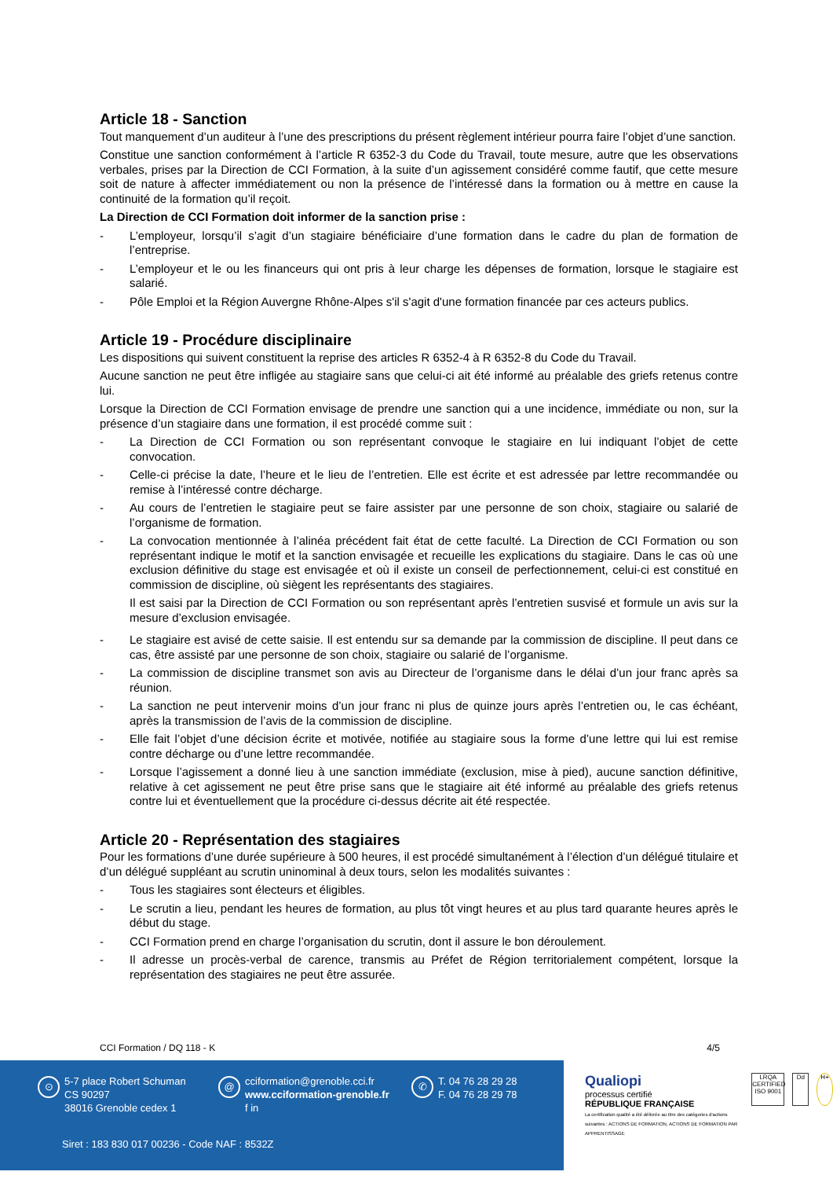Article 18 - Sanction
Tout manquement d’un auditeur à l’une des prescriptions du présent règlement intérieur pourra faire l’objet d’une sanction.
Constitue une sanction conformément à l’article R 6352-3 du Code du Travail, toute mesure, autre que les observations verbales, prises par la Direction de CCI Formation, à la suite d’un agissement considéré comme fautif, que cette mesure soit de nature à affecter immédiatement ou non la présence de l’intéressé dans la formation ou à mettre en cause la continuité de la formation qu’il reçoit.
La Direction de CCI Formation doit informer de la sanction prise :
- L’employeur, lorsqu’il s’agit d’un stagiaire bénéficiaire d’une formation dans le cadre du plan de formation de l’entreprise.
- L’employeur et le ou les financeurs qui ont pris à leur charge les dépenses de formation, lorsque le stagiaire est salarié.
- Pôle Emploi et la Région Auvergne Rhône-Alpes s'il s'agit d'une formation financée par ces acteurs publics.
Article 19 - Procédure disciplinaire
Les dispositions qui suivent constituent la reprise des articles R 6352-4 à R 6352-8 du Code du Travail.
Aucune sanction ne peut être infligée au stagiaire sans que celui-ci ait été informé au préalable des griefs retenus contre lui.
Lorsque la Direction de CCI Formation envisage de prendre une sanction qui a une incidence, immédiate ou non, sur la présence d’un stagiaire dans une formation, il est procédé comme suit :
- La Direction de CCI Formation ou son représentant convoque le stagiaire en lui indiquant l’objet de cette convocation.
- Celle-ci précise la date, l’heure et le lieu de l’entretien. Elle est écrite et est adressée par lettre recommandée ou remise à l’intéressé contre décharge.
- Au cours de l’entretien le stagiaire peut se faire assister par une personne de son choix, stagiaire ou salarié de l’organisme de formation.
- La convocation mentionnée à l’alinéa précédent fait état de cette faculté. La Direction de CCI Formation ou son représentant indique le motif et la sanction envisagée et recueille les explications du stagiaire. Dans le cas où une exclusion définitive du stage est envisagée et où il existe un conseil de perfectionnement, celui-ci est constitué en commission de discipline, où siègent les représentants des stagiaires.
Il est saisi par la Direction de CCI Formation ou son représentant après l’entretien susvisé et formule un avis sur la mesure d’exclusion envisagée.
- Le stagiaire est avisé de cette saisie. Il est entendu sur sa demande par la commission de discipline. Il peut dans ce cas, être assisté par une personne de son choix, stagiaire ou salarié de l’organisme.
- La commission de discipline transmet son avis au Directeur de l’organisme dans le délai d’un jour franc après sa réunion.
- La sanction ne peut intervenir moins d’un jour franc ni plus de quinze jours après l’entretien ou, le cas échéant, après la transmission de l’avis de la commission de discipline.
- Elle fait l’objet d’une décision écrite et motivée, notifiée au stagiaire sous la forme d’une lettre qui lui est remise contre décharge ou d’une lettre recommandée.
- Lorsque l’agissement a donné lieu à une sanction immédiate (exclusion, mise à pied), aucune sanction définitive, relative à cet agissement ne peut être prise sans que le stagiaire ait été informé au préalable des griefs retenus contre lui et éventuellement que la procédure ci-dessus décrite ait été respectée.
Article 20 - Représentation des stagiaires
Pour les formations d’une durée supérieure à 500 heures, il est procédé simultanément à l’élection d’un délégué titulaire et d’un délégué suppléant au scrutin uninominal à deux tours, selon les modalités suivantes :
- Tous les stagiaires sont électeurs et éligibles.
- Le scrutin a lieu, pendant les heures de formation, au plus tôt vingt heures et au plus tard quarante heures après le début du stage.
- CCI Formation prend en charge l’organisation du scrutin, dont il assure le bon déroulement.
- Il adresse un procès-verbal de carence, transmis au Préfet de Région territorialement compétent, lorsque la représentation des stagiaires ne peut être assurée.
CCI Formation / DQ 118 - K 4/5
⊙ 5-7 place Robert Schuman
CS 90297
38016 Grenoble cedex 1
@ cciformation@grenoble.cci.fr
www.cciformation-grenoble.fr
f in
✆ T. 04 76 28 29 28
F. 04 76 28 29 78
Siret : 183 830 017 00236 - Code NAF : 8532Z
Qualiopi
processus certifié
RÉPUBLIQUE FRANÇAISE
La certification qualité a été délivrée au titre des catégories d'actions suivantes : ACTIONS DE FORMATION, ACTIONS DE FORMATION PAR APPRENTISSAGE
LRQA CERTIFIED ISO 9001
Dd H+